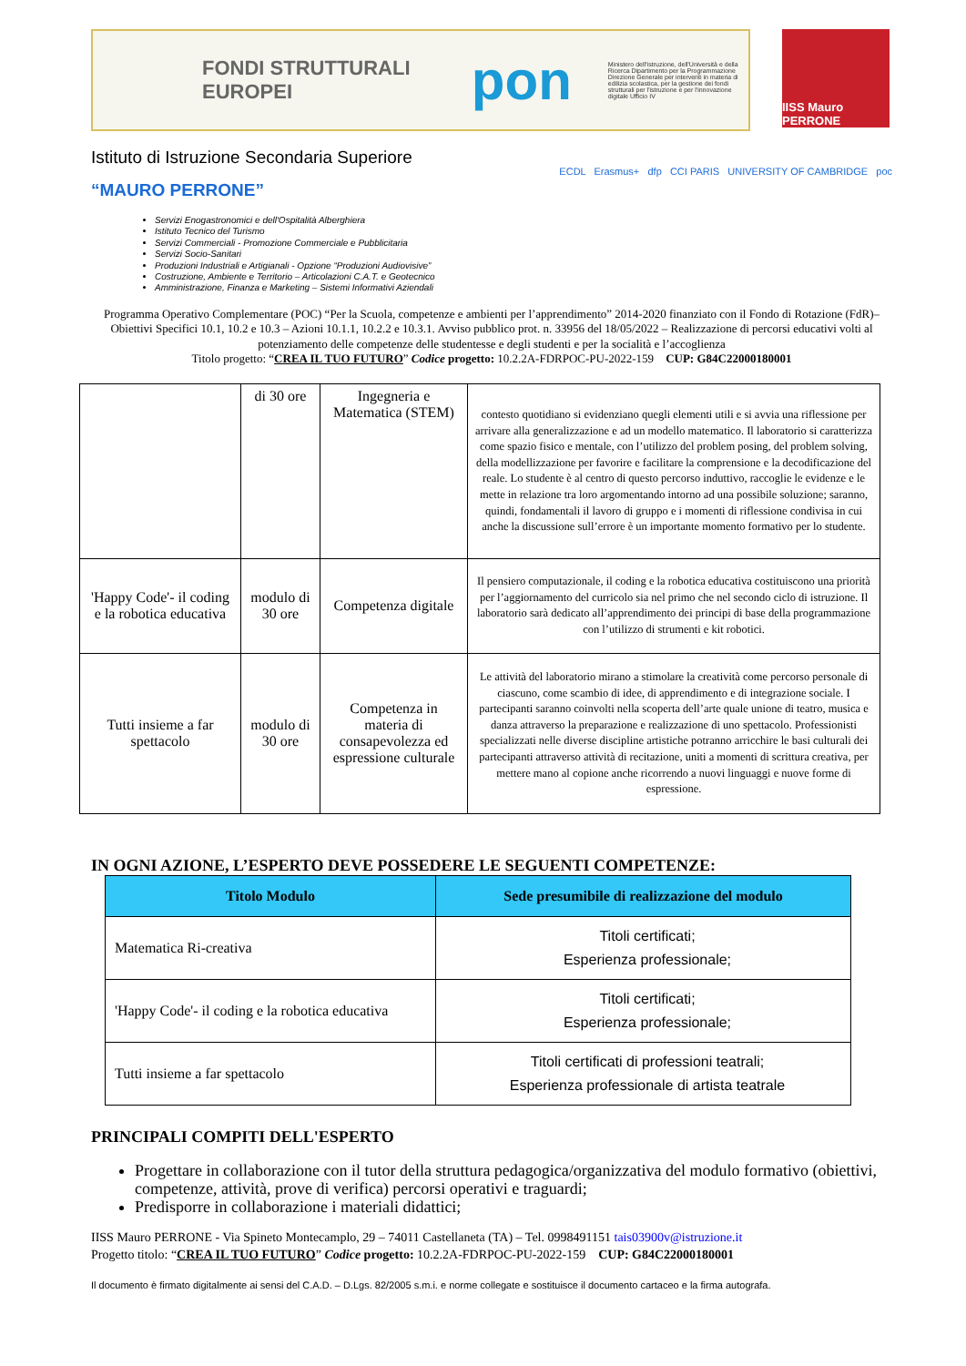FONDI STRUTTURALI EUROPEI
pon
Ministero dell'Istruzione, dell'Università e della Ricerca Dipartimento per la Programmazione Direzione Generale per interventi in materia di edilizia scolastica, per la gestione dei fondi strutturali per l'istruzione e per l'innovazione digitale Ufficio IV
IISS Mauro PERRONE
Istituto di Istruzione Secondaria Superiore
“MAURO PERRONE”
ECDL Erasmus+ dfp CCI PARIS UNIVERSITY OF CAMBRIDGE poc
Servizi Enogastronomici e dell'Ospitalità Alberghiera
Istituto Tecnico del Turismo
Servizi Commerciali - Promozione Commerciale e Pubblicitaria
Servizi Socio-Sanitari
Produzioni Industriali e Artigianali - Opzione “Produzioni Audiovisive”
Costruzione, Ambiente e Territorio – Articolazioni C.A.T. e Geotecnico
Amministrazione, Finanza e Marketing – Sistemi Informativi Aziendali
Programma Operativo Complementare (POC) “Per la Scuola, competenze e ambienti per l’apprendimento” 2014-2020 finanziato con il Fondo di Rotazione (FdR)– Obiettivi Specifici 10.1, 10.2 e 10.3 – Azioni 10.1.1, 10.2.2 e 10.3.1. Avviso pubblico prot. n. 33956 del 18/05/2022 – Realizzazione di percorsi educativi volti al potenziamento delle competenze delle studentesse e degli studenti e per la socialità e l’accoglienza
Titolo progetto: “CREA IL TUO FUTURO” Codice progetto: 10.2.2A-FDRPOC-PU-2022-159 CUP: G84C22000180001
| | di 30 ore | Ingegneria e Matematica (STEM) | contesto quotidiano si evidenziano quegli elementi utili e si avvia una riflessione per arrivare alla generalizzazione e ad un modello matematico. Il laboratorio si caratterizza come spazio fisico e mentale, con l’utilizzo del problem posing, del problem solving, della modellizzazione per favorire e facilitare la comprensione e la decodificazione del reale. Lo studente è al centro di questo percorso induttivo, raccoglie le evidenze e le mette in relazione tra loro argomentando intorno ad una possibile soluzione; saranno, quindi, fondamentali il lavoro di gruppo e i momenti di riflessione condivisa in cui anche la discussione sull’errore è un importante momento formativo per lo studente. |
| 'Happy Code'- il coding e la robotica educativa | modulo di 30 ore | Competenza digitale | Il pensiero computazionale, il coding e la robotica educativa costituiscono una priorità per l’aggiornamento del curricolo sia nel primo che nel secondo ciclo di istruzione. Il laboratorio sarà dedicato all’apprendimento dei principi di base della programmazione con l’utilizzo di strumenti e kit robotici. |
| Tutti insieme a far spettacolo | modulo di 30 ore | Competenza in materia di consapevolezza ed espressione culturale | Le attività del laboratorio mirano a stimolare la creatività come percorso personale di ciascuno, come scambio di idee, di apprendimento e di integrazione sociale. I partecipanti saranno coinvolti nella scoperta dell’arte quale unione di teatro, musica e danza attraverso la preparazione e realizzazione di uno spettacolo. Professionisti specializzati nelle diverse discipline artistiche potranno arricchire le basi culturali dei partecipanti attraverso attività di recitazione, uniti a momenti di scrittura creativa, per mettere mano al copione anche ricorrendo a nuovi linguaggi e nuove forme di espressione. |
IN OGNI AZIONE, L’ESPERTO DEVE POSSEDERE LE SEGUENTI COMPETENZE:
| Titolo Modulo | Sede presumibile di realizzazione del modulo |
| --- | --- |
| Matematica Ri-creativa | Titoli certificati; Esperienza professionale; |
| 'Happy Code'- il coding e la robotica educativa | Titoli certificati; Esperienza professionale; |
| Tutti insieme a far spettacolo | Titoli certificati di professioni teatrali; Esperienza professionale di artista teatrale |
PRINCIPALI COMPITI DELL'ESPERTO
Progettare in collaborazione con il tutor della struttura pedagogica/organizzativa del modulo formativo (obiettivi, competenze, attività, prove di verifica) percorsi operativi e traguardi;
Predisporre in collaborazione i materiali didattici;
IISS Mauro PERRONE - Via Spineto Montecamplo, 29 – 74011 Castellaneta (TA) – Tel. 0998491151 tais03900v@istruzione.it
Progetto titolo: “CREA IL TUO FUTURO” Codice progetto: 10.2.2A-FDRPOC-PU-2022-159 CUP: G84C22000180001
Il documento è firmato digitalmente ai sensi del C.A.D. – D.Lgs. 82/2005 s.m.i. e norme collegate e sostituisce il documento cartaceo e la firma autografa.